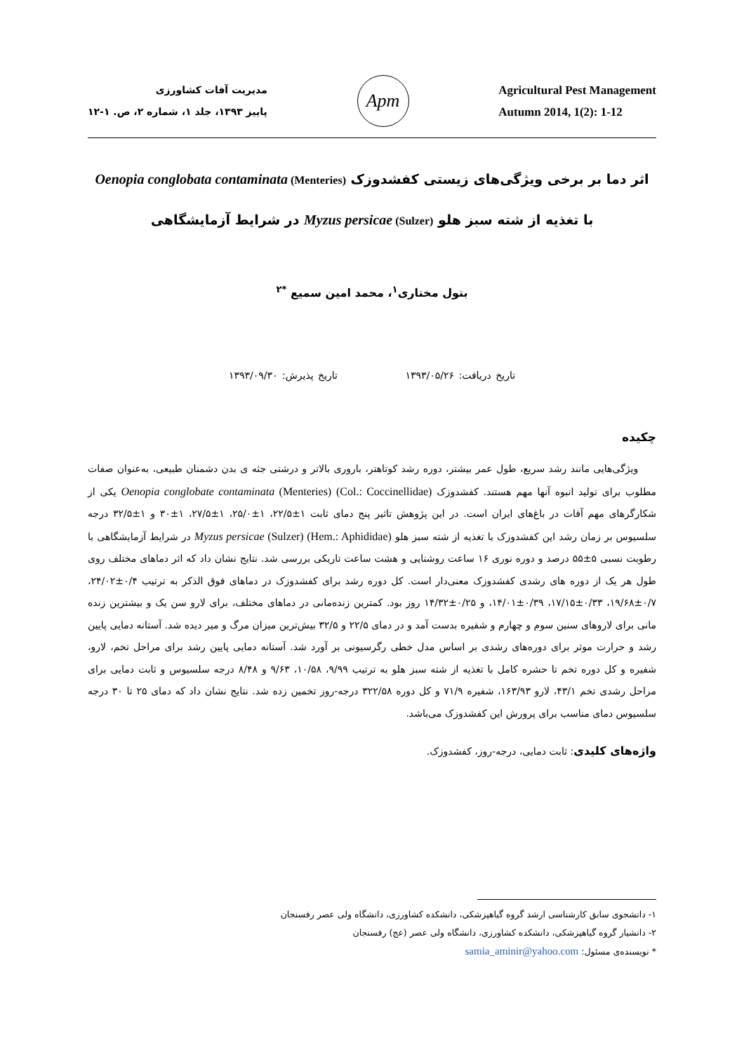مدیریت آفات کشاورزی
پاییز ۱۳۹۳، جلد ۱، شماره ۲، ص. ۱-۱۲
Apm
Agricultural Pest Management
Autumn 2014, 1(2): 1-12
اثر دما بر برخی ویژگی‌های زیستی کفشدوزک Oenopia conglobata contaminata (Menteries)
با تغذیه از شته سبز هلو Myzus persicae (Sulzer) در شرایط آزمایشگاهی
بتول مختاری<sup>۱</sup>، محمد امین سمیع <sup>*۲</sup>
تاریخ دریافت: ۱۳۹۳/۰۵/۲۶ تاریخ پذیرش: ۱۳۹۳/۰۹/۳۰
چکیده
ویژگی‌هایی مانند رشد سریع، طول عمر بیشتر، دوره رشد کوتاهتر، باروری بالاتر و درشتی جثه ی بدن دشمنان طبیعی، به‌عنوان صفات مطلوب برای تولید انبوه آنها مهم هستند. کفشدوزک Oenopia conglobate contaminata (Menteries) (Col.: Coccinellidae) یکی از شکارگرهای مهم آفات در باغ‌های ایران است. در این پژوهش تاثیر پنج دمای ثابت ۱±۲۲/۵، ۱±۲۵/۰، ۱±۲۷/۵، ۱±۳۰ و ۱±۳۲/۵ درجه سلسیوس بر زمان رشد این کفشدوزک با تغذیه از شته سبز هلو Myzus persicae (Sulzer) (Hem.: Aphididae) در شرایط آزمایشگاهی با رطوبت نسبی ۵±۵۵ درصد و دوره نوری ۱۶ ساعت روشنایی و هشت ساعت تاریکی بررسی شد. نتایج نشان داد که اثر دماهای مختلف روی طول هر یک از دوره های رشدی کفشدوزک معنی‌دار است. کل دوره رشد برای کفشدوزک در دماهای فوق الذکر به ترتیب ۰/۴±۲۴/۰۲، ۰/۷±۱۹/۶۸، ۰/۳۳±۱۷/۱۵، ۰/۳۹±۱۴/۰۱، و ۰/۲۵±۱۴/۳۲ روز بود. کمترین زنده‌مانی در دماهای مختلف، برای لارو سن یک و بیشترین زنده مانی برای لاروهای سنین سوم و چهارم و شفیره بدست آمد و در دمای ۲۲/۵ و ۳۲/۵ بیش‌ترین میزان مرگ و میر دیده شد. آستانه دمایی پایین رشد و حرارت موثر برای دوره‌های رشدی بر اساس مدل خطی رگرسیونی بر آورد شد. آستانه دمایی پایین رشد برای مراحل تخم، لارو، شفیره و کل دوره تخم تا حشره کامل با تغذیه از شته سبز هلو به ترتیب ۹/۹۹، ۱۰/۵۸، ۹/۶۳ و ۸/۴۸ درجه سلسیوس و ثابت دمایی برای مراحل رشدی تخم ۴۳/۱، لارو ۱۶۳/۹۳، شفیره ۷۱/۹ و کل دوره ۳۲۲/۵۸ درجه-روز تخمین زده شد. نتایج نشان داد که دمای ۲۵ تا ۳۰ درجه سلسیوس دمای مناسب برای پرورش این کفشدوزک می‌باشد.
واژه‌های کلیدی: ثابت دمایی، درجه-روز، کفشدوزک.
۱- دانشجوی سابق کارشناسی ارشد گروه گیاهپزشکی، دانشکده کشاورزی، دانشگاه ولی عصر رفسنجان
۲- دانشیار گروه گیاهپزشکی، دانشکده کشاورزی، دانشگاه ولی عصر (عج) رفسنجان
* نویسنده‌ی مسئول: samia_aminir@yahoo.com